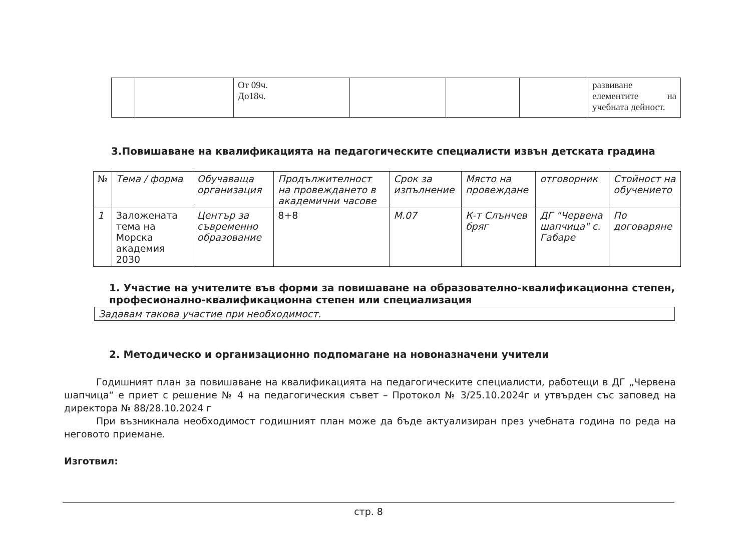| | | От 09ч. До18ч. | | | | развиване елементите на учебната дейност. |
3.Повишаване на квалификацията на педагогическите специалисти извън детската градина
| № | Тема / форма | Обучаваща организация | Продължителност на провеждането в академични часове | Срок за изпълнение | Място на провеждане | отговорник | Стойност на обучението |
| --- | --- | --- | --- | --- | --- | --- | --- |
| 1 | Заложената тема на Морска академия 2030 | Център за съвременно образование | 8+8 | М.07 | К-т Слънчев бряг | ДГ "Червена шапчица" с. Габаре | По договаряне |
1. Участие на учителите във форми за повишаване на образователно-квалификационна степен, професионално-квалификационна степен или специализация
Задавам такова участие при необходимост.
2. Методическо и организационно подпомагане на новоназначени учители
Годишният план за повишаване на квалификацията на педагогическите специалисти, работещи в ДГ „Червена шапчица“ е приет с решение № 4 на педагогическия съвет – Протокол № 3/25.10.2024г и утвърден със заповед на директора № 88/28.10.2024 г
При възникнала необходимост годишният план може да бъде актуализиран през учебната година по реда на неговото приемане.
Изготвил:
стр. 8